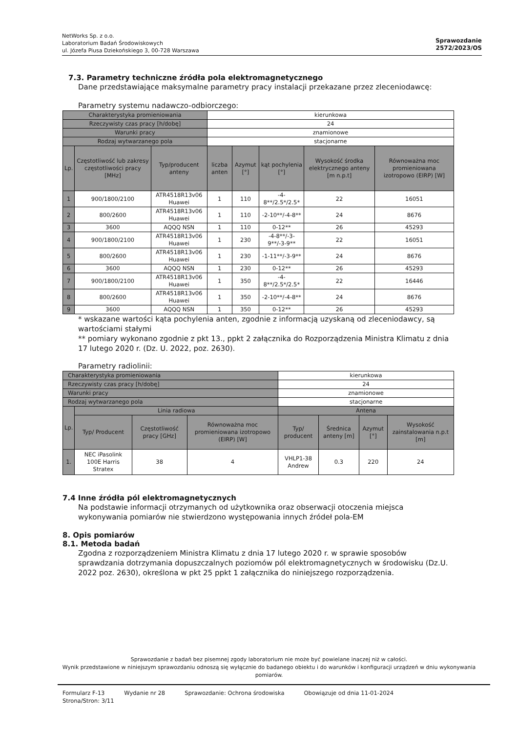NetWorks Sp. z o.o.
Laboratorium Badań Środowiskowych
ul. Józefa Piusa Dziekońskiego 3, 00-728 Warszawa
Sprawozdanie
2572/2023/OS
7.3. Parametry techniczne źródła pola elektromagnetycznego
Dane przedstawiające maksymalne parametry pracy instalacji przekazane przez zleceniodawcę:
Parametry systemu nadawczo-odbiorczego:
| Charakterystyka promieniowania | | | kierunkowa | | | | |
| Rzeczywisty czas pracy [h/dobę] | | | 24 | | | | |
| Warunki pracy | | | znamionowe | | | | |
| Rodzaj wytwarzanego pola | | | stacjonarne | | | | |
| Lp. | Częstotliwość lub zakresy częstotliwości pracy [MHz] | Typ/producent anteny | liczba anten | Azymut [°] | kąt pochylenia [°] | Wysokość środka elektrycznego anteny [m n.p.t] | Równoważna moc promieniowana izotropowo (EIRP) [W] |
| 1 | 900/1800/2100 | ATR4518R13v06 Huawei | 1 | 110 | -4-8**/2.5*/2.5* | 22 | 16051 |
| 2 | 800/2600 | ATR4518R13v06 Huawei | 1 | 110 | -2-10**/-4-8** | 24 | 8676 |
| 3 | 3600 | AQQQ NSN | 1 | 110 | 0-12** | 26 | 45293 |
| 4 | 900/1800/2100 | ATR4518R13v06 Huawei | 1 | 230 | -4-8**/-3-9**/-3-9** | 22 | 16051 |
| 5 | 800/2600 | ATR4518R13v06 Huawei | 1 | 230 | -1-11**/-3-9** | 24 | 8676 |
| 6 | 3600 | AQQQ NSN | 1 | 230 | 0-12** | 26 | 45293 |
| 7 | 900/1800/2100 | ATR4518R13v06 Huawei | 1 | 350 | -4-8**/2.5*/2.5* | 22 | 16446 |
| 8 | 800/2600 | ATR4518R13v06 Huawei | 1 | 350 | -2-10**/-4-8** | 24 | 8676 |
| 9 | 3600 | AQQQ NSN | 1 | 350 | 0-12** | 26 | 45293 |
* wskazane wartości kąta pochylenia anten, zgodnie z informacją uzyskaną od zleceniodawcy, są wartościami stałymi
** pomiary wykonano zgodnie z pkt 13., ppkt 2 załącznika do Rozporządzenia Ministra Klimatu z dnia 17 lutego 2020 r. (Dz. U. 2022, poz. 2630).
Parametry radiolinii:
| Charakterystyka promieniowania | | | | kierunkowa | | | |
| Rzeczywisty czas pracy [h/dobę] | | | | 24 | | | |
| Warunki pracy | | | | znamionowe | | | |
| Rodzaj wytwarzanego pola | | | | stacjonarne | | | |
| Lp. | Linia radiowa | | | Antena | | | |
| | Typ/ Producent | Częstotliwość pracy [GHz] | Równoważna moc promieniowana izotropowo (EIRP) [W] | Typ/ producent | Średnica anteny [m] | Azymut [°] | Wysokość zainstalowania n.p.t [m] |
| 1. | NEC iPasolink 100E Harris Stratex | 38 | 4 | VHLP1-38 Andrew | 0.3 | 220 | 24 |
7.4 Inne źródła pól elektromagnetycznych
Na podstawie informacji otrzymanych od użytkownika oraz obserwacji otoczenia miejsca wykonywania pomiarów nie stwierdzono występowania innych źródeł pola-EM
8. Opis pomiarów
8.1. Metoda badań
Zgodna z rozporządzeniem Ministra Klimatu z dnia 17 lutego 2020 r. w sprawie sposobów sprawdzania dotrzymania dopuszczalnych poziomów pól elektromagnetycznych w środowisku (Dz.U. 2022 poz. 2630), określona w pkt 25 ppkt 1 załącznika do niniejszego rozporządzenia.
Sprawozdanie z badań bez pisemnej zgody laboratorium nie może być powielane inaczej niż w całości.
Wynik przedstawione w niniejszym sprawozdaniu odnoszą się wyłącznie do badanego obiektu i do warunków i konfiguracji urządzeń w dniu wykonywania pomiarów.
Formularz F-13 Wydanie nr 28 Sprawozdanie: Ochrona środowiska Obowiązuje od dnia 11-01-2024
Strona/Stron: 3/11